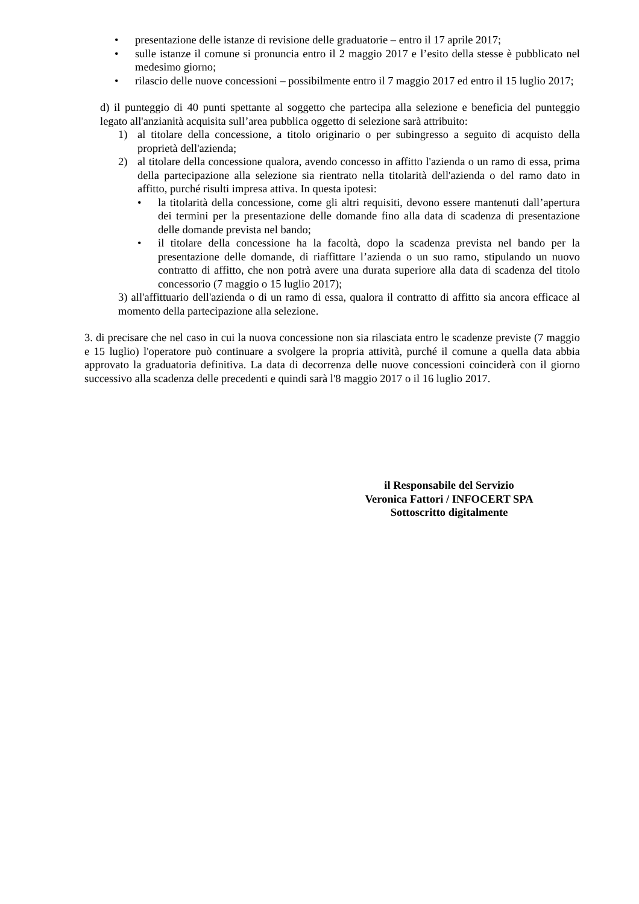• presentazione delle istanze di revisione delle graduatorie – entro il 17 aprile 2017;
• sulle istanze il comune si pronuncia entro il 2 maggio 2017 e l’esito della stesse è pubblicato nel medesimo giorno;
• rilascio delle nuove concessioni – possibilmente entro il 7 maggio 2017 ed entro il 15 luglio 2017;
d) il punteggio di 40 punti spettante al soggetto che partecipa alla selezione e beneficia del punteggio legato all'anzianità acquisita sull’area pubblica oggetto di selezione sarà attribuito:
1) al titolare della concessione, a titolo originario o per subingresso a seguito di acquisto della proprietà dell'azienda;
2) al titolare della concessione qualora, avendo concesso in affitto l'azienda o un ramo di essa, prima della partecipazione alla selezione sia rientrato nella titolarità dell'azienda o del ramo dato in affitto, purché risulti impresa attiva. In questa ipotesi:
• la titolarità della concessione, come gli altri requisiti, devono essere mantenuti dall’apertura dei termini per la presentazione delle domande fino alla data di scadenza di presentazione delle domande prevista nel bando;
• il titolare della concessione ha la facoltà, dopo la scadenza prevista nel bando per la presentazione delle domande, di riaffittare l’azienda o un suo ramo, stipulando un nuovo contratto di affitto, che non potrà avere una durata superiore alla data di scadenza del titolo concessorio (7 maggio o 15 luglio 2017);
3) all'affittuario dell'azienda o di un ramo di essa, qualora il contratto di affitto sia ancora efficace al momento della partecipazione alla selezione.
3. di precisare che nel caso in cui la nuova concessione non sia rilasciata entro le scadenze previste (7 maggio e 15 luglio) l'operatore può continuare a svolgere la propria attività, purché il comune a quella data abbia approvato la graduatoria definitiva. La data di decorrenza delle nuove concessioni coinciderà con il giorno successivo alla scadenza delle precedenti e quindi sarà l'8 maggio 2017 o il 16 luglio 2017.
il Responsabile del Servizio
Veronica Fattori / INFOCERT SPA
Sottoscritto digitalmente